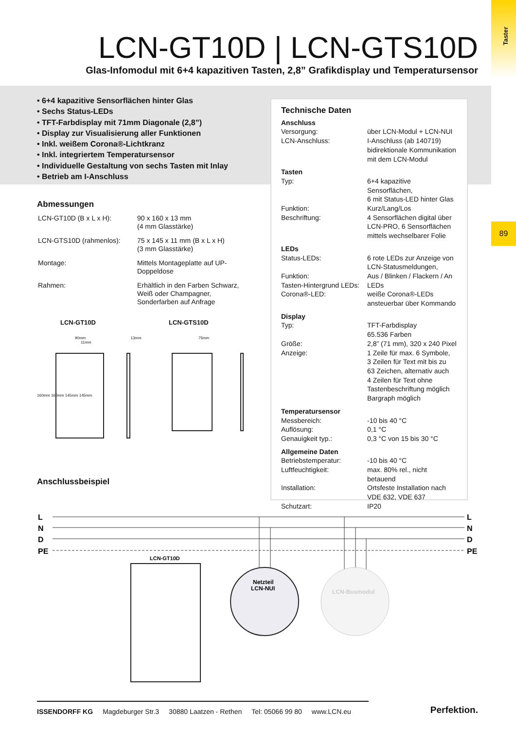Taster
89
LCN-GT10D | LCN-GTS10D
Glas-Infomodul mit 6+4 kapazitiven Tasten, 2,8” Grafikdisplay und Temperatursensor
• 6+4 kapazitive Sensorflächen hinter Glas
• Sechs Status-LEDs
• TFT-Farbdisplay mit 71mm Diagonale (2,8”)
• Display zur Visualisierung aller Funktionen
• Inkl. weißem Corona®-Lichtkranz
• Inkl. integriertem Temperatursensor
• Individuelle Gestaltung von sechs Tasten mit Inlay
• Betrieb am I-Anschluss
Abmessungen
| LCN-GT10D (B x L x H): | 90 x 160 x 13 mm (4 mm Glasstärke) |
| LCN-GTS10D (rahmenlos): | 75 x 145 x 11 mm (B x L x H) (3 mm Glasstärke) |
| Montage: | Mittels Montageplatte auf UP- Doppeldose |
| Rahmen: | Erhältlich in den Farben Schwarz, Weiß oder Champagner, Sonderfarben auf Anfrage |
LCN-GT10D LCN-GTS10D
90mm 13mm 75mm 11mm
160mm 160mm 145mm 145mm
Anschlussbeispiel
Technische Daten
| Anschluss | |
| --- | --- |
| Versorgung: | über LCN-Modul + LCN-NUI |
| LCN-Anschluss: | I-Anschluss (ab 140719) bidirektionale Kommunikation mit dem LCN-Modul |
| Tasten | |
| Typ: | 6+4 kapazitive Sensorflächen, 6 mit Status-LED hinter Glas |
| Funktion: | Kurz/Lang/Los |
| Beschriftung: | 4 Sensorflächen digital über LCN-PRO, 6 Sensorflächen mittels wechselbarer Folie |
| LEDs | |
| Status-LEDs: | 6 rote LEDs zur Anzeige von LCN-Statusmeldungen, |
| Funktion: | Aus / Blinken / Flackern / An |
| Tasten-Hintergrund LEDs: | LEDs |
| Corona®-LED: | weiße Corona®-LEDs ansteuerbar über Kommando |
| Display | |
| Typ: | TFT-Farbdisplay 65.536 Farben |
| Größe: | 2,8” (71 mm), 320 x 240 Pixel |
| Anzeige: | 1 Zeile für max. 6 Symbole, 3 Zeilen für Text mit bis zu 63 Zeichen, alternativ auch 4 Zeilen für Text ohne Tastenbeschriftung möglich Bargraph möglich |
| Temperatursensor | |
| Messbereich: | -10 bis 40 °C |
| Auflösung: | 0,1 °C |
| Genauigkeit typ.: | 0,3 °C von 15 bis 30 °C |
| Allgemeine Daten | |
| Betriebstemperatur: | -10 bis 40 °C |
| Luftfeuchtigkeit: | max. 80% rel., nicht betauend |
| Installation: | Ortsfeste Installation nach VDE 632, VDE 637 |
| Schutzart: | IP20 |
L
N
D
PE
L
N
D
PE
LCN-GT10D
Netzteil
LCN-NUI
LCN-Busmodul
ISSENDORFF KG Magdeburger Str.3 30880 Laatzen - Rethen Tel: 05066 99 80 www.LCN.eu
Perfektion.